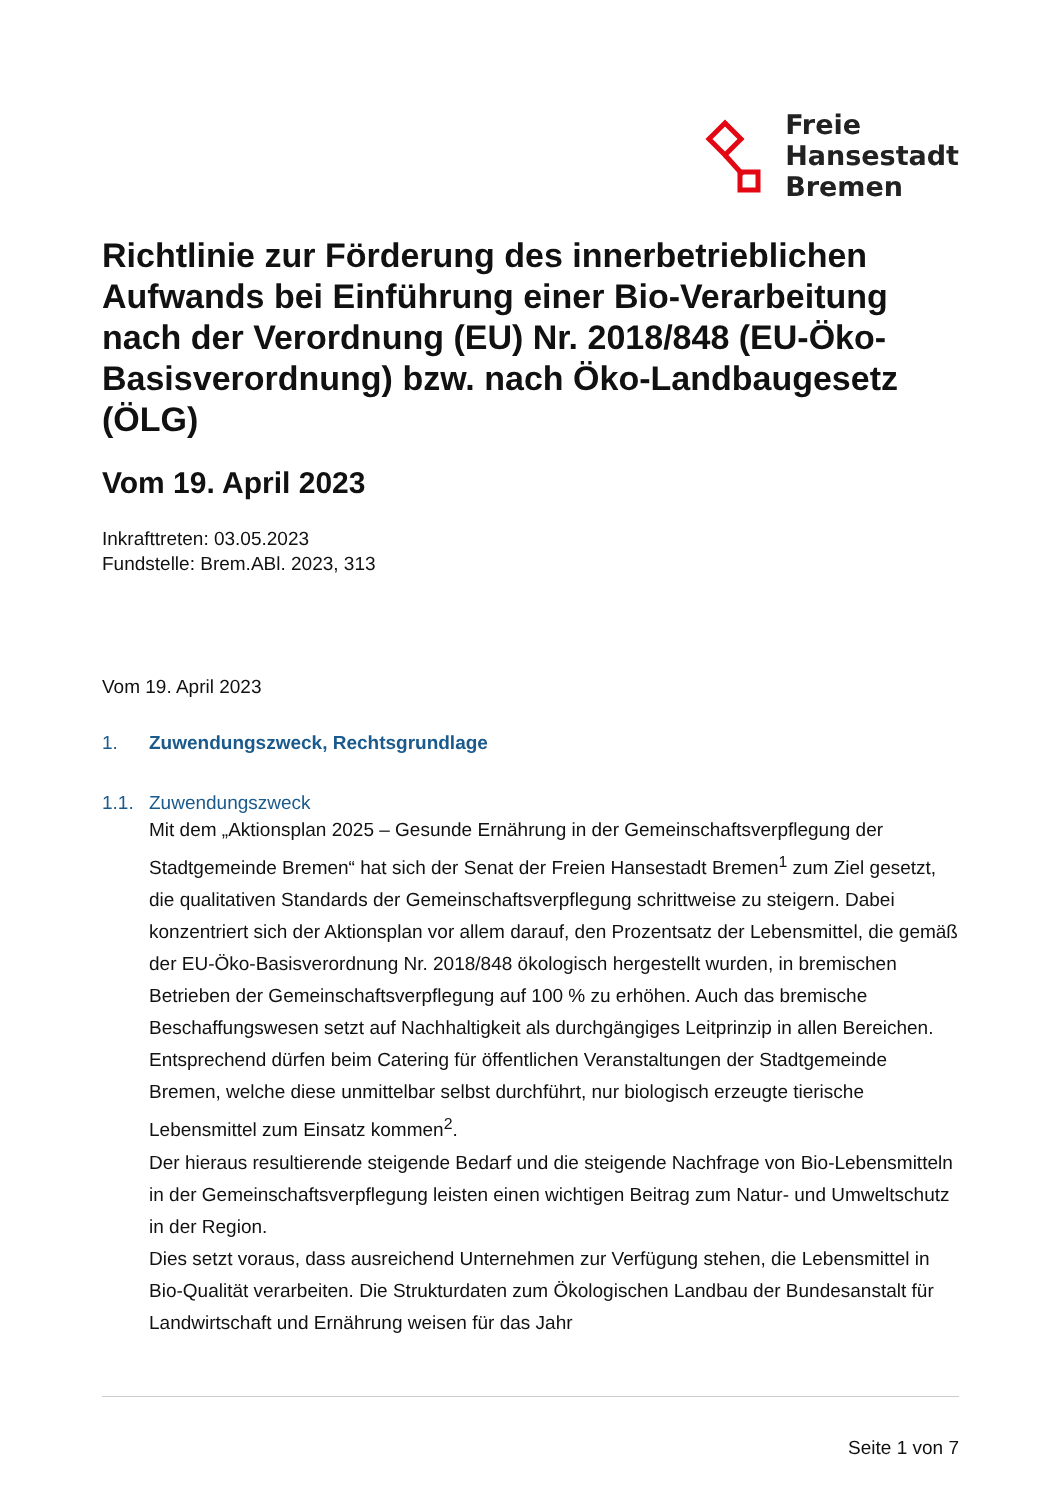Freie
Hansestadt
Bremen
Richtlinie zur Förderung des innerbetrieblichen Aufwands bei Einführung einer Bio-Verarbeitung nach der Verordnung (EU) Nr. 2018/848 (EU-Öko-Basisverordnung) bzw. nach Öko-Landbaugesetz (ÖLG)
Vom 19. April 2023
Inkrafttreten: 03.05.2023
Fundstelle: Brem.ABl. 2023, 313
Vom 19. April 2023
1. Zuwendungszweck, Rechtsgrundlage
1.1. Zuwendungszweck
Mit dem „Aktionsplan 2025 – Gesunde Ernährung in der Gemeinschaftsverpflegung der Stadtgemeinde Bremen“ hat sich der Senat der Freien Hansestadt Bremen<sup>1</sup> zum Ziel gesetzt, die qualitativen Standards der Gemeinschaftsverpflegung schrittweise zu steigern. Dabei konzentriert sich der Aktionsplan vor allem darauf, den Prozentsatz der Lebensmittel, die gemäß der EU-Öko-Basisverordnung Nr. 2018/848 ökologisch hergestellt wurden, in bremischen Betrieben der Gemeinschaftsverpflegung auf 100 % zu erhöhen. Auch das bremische Beschaffungswesen setzt auf Nachhaltigkeit als durchgängiges Leitprinzip in allen Bereichen. Entsprechend dürfen beim Catering für öffentlichen Veranstaltungen der Stadtgemeinde Bremen, welche diese unmittelbar selbst durchführt, nur biologisch erzeugte tierische Lebensmittel zum Einsatz kommen<sup>2</sup>.
Der hieraus resultierende steigende Bedarf und die steigende Nachfrage von Bio-Lebensmitteln in der Gemeinschaftsverpflegung leisten einen wichtigen Beitrag zum Natur- und Umweltschutz in der Region.
Dies setzt voraus, dass ausreichend Unternehmen zur Verfügung stehen, die Lebensmittel in Bio-Qualität verarbeiten. Die Strukturdaten zum Ökologischen Landbau der Bundesanstalt für Landwirtschaft und Ernährung weisen für das Jahr
Seite 1 von 7